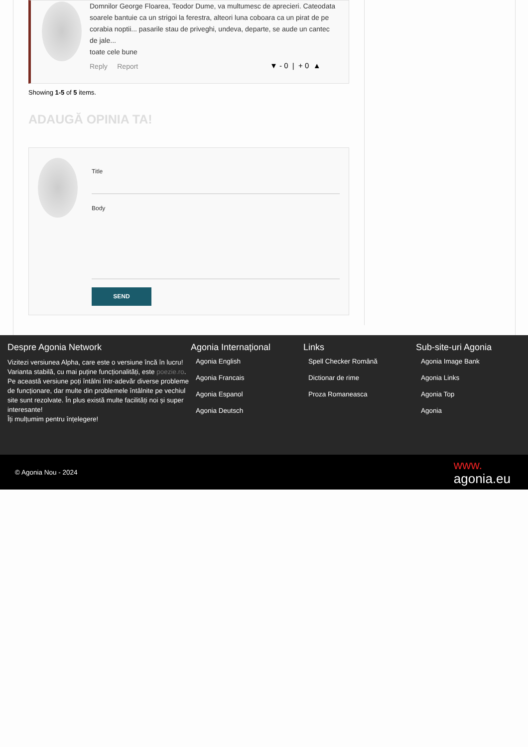Domnilor George Floarea, Teodor Dume, va multumesc de aprecieri. Cateodata soarele bantuie ca un strigoi la ferestra, alteori luna coboara ca un pirat de pe corabia noptii... pasarile stau de priveghi, undeva, departe, se aude un cantec de jale...
toate cele bune
Reply Report ▼ - 0 | + 0 ▲
Showing 1-5 of 5 items.
ADAUGĂ OPINIA TA!
Title
Body
SEND
Despre Agonia Network
Vizitezi versiunea Alpha, care este o versiune încă în lucru!
Varianta stabilă, cu mai puține funcționalități, este poezie.ro.
Pe această versiune poți întâlni într-adevăr diverse probleme de funcționare, dar multe din problemele întâlnite pe vechiul site sunt rezolvate. În plus există multe facilități noi și super interesante!
Îți mulțumim pentru înțelegere!
Agonia Internațional
Agonia English
Agonia Francais
Agonia Espanol
Agonia Deutsch
Links
Spell Checker Română
Dictionar de rime
Proza Romaneasca
Sub-site-uri Agonia
Agonia Image Bank
Agonia Links
Agonia Top
Agonia
© Agonia Nou - 2024 www.
agonia.eu